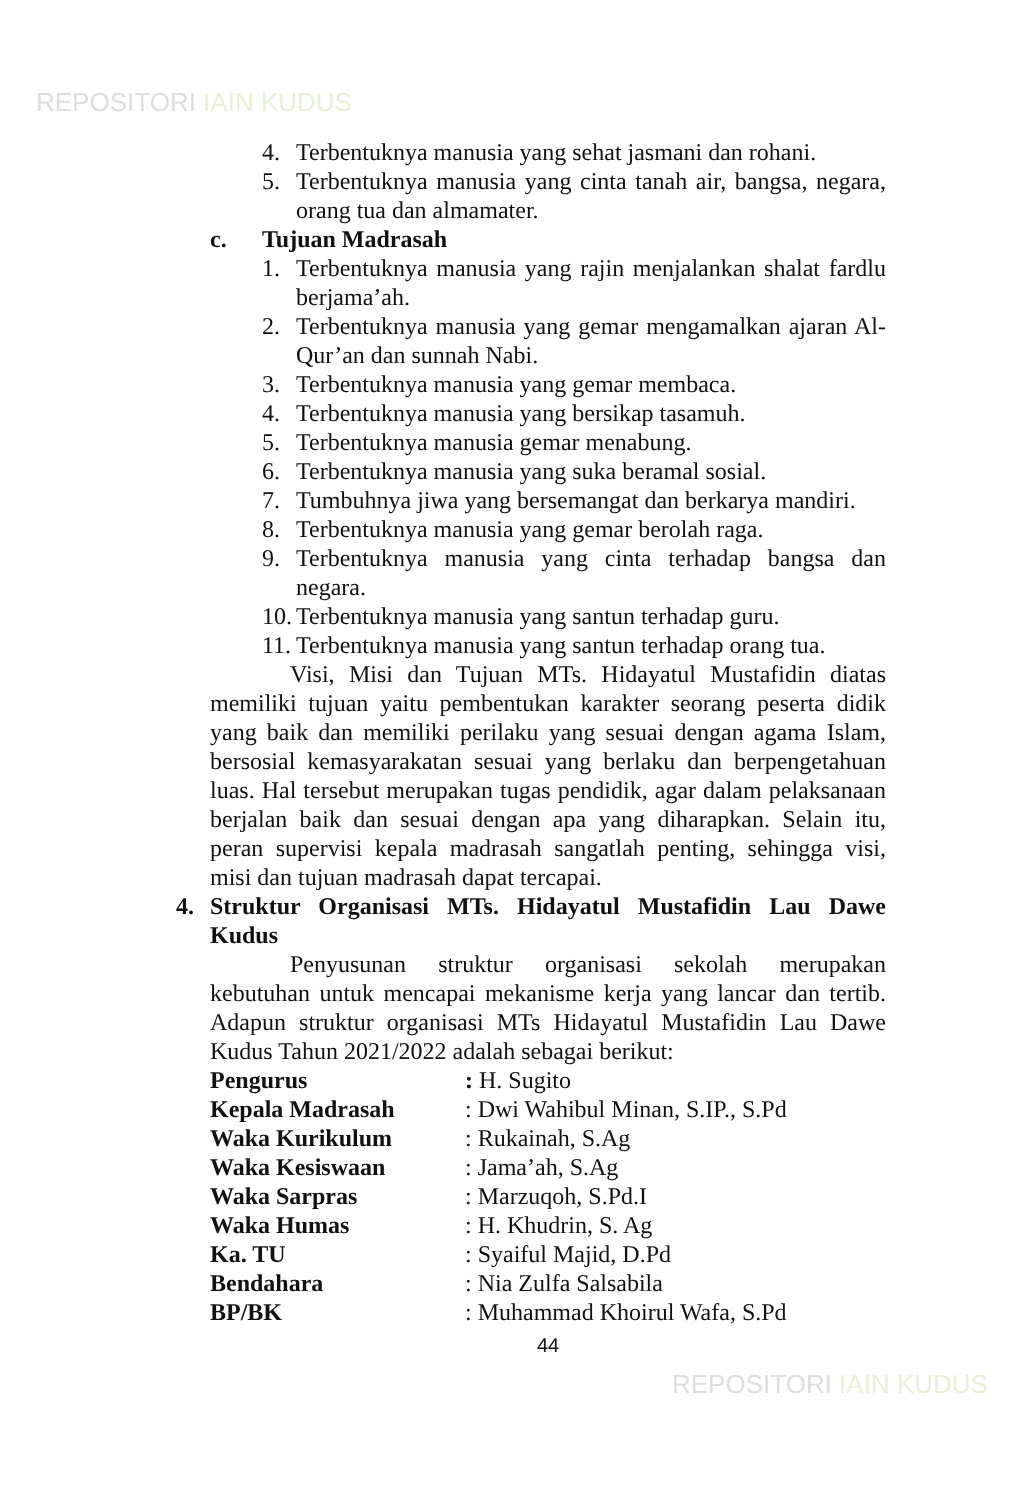REPOSITORI IAIN KUDUS
4. Terbentuknya manusia yang sehat jasmani dan rohani.
5. Terbentuknya manusia yang cinta tanah air, bangsa, negara, orang tua dan almamater.
c. Tujuan Madrasah
1. Terbentuknya manusia yang rajin menjalankan shalat fardlu berjama’ah.
2. Terbentuknya manusia yang gemar mengamalkan ajaran Al-Qur’an dan sunnah Nabi.
3. Terbentuknya manusia yang gemar membaca.
4. Terbentuknya manusia yang bersikap tasamuh.
5. Terbentuknya manusia gemar menabung.
6. Terbentuknya manusia yang suka beramal sosial.
7. Tumbuhnya jiwa yang bersemangat dan berkarya mandiri.
8. Terbentuknya manusia yang gemar berolah raga.
9. Terbentuknya manusia yang cinta terhadap bangsa dan negara.
10. Terbentuknya manusia yang santun terhadap guru.
11. Terbentuknya manusia yang santun terhadap orang tua.
Visi, Misi dan Tujuan MTs. Hidayatul Mustafidin diatas memiliki tujuan yaitu pembentukan karakter seorang peserta didik yang baik dan memiliki perilaku yang sesuai dengan agama Islam, bersosial kemasyarakatan sesuai yang berlaku dan berpengetahuan luas. Hal tersebut merupakan tugas pendidik, agar dalam pelaksanaan berjalan baik dan sesuai dengan apa yang diharapkan. Selain itu, peran supervisi kepala madrasah sangatlah penting, sehingga visi, misi dan tujuan madrasah dapat tercapai.
4. Struktur Organisasi MTs. Hidayatul Mustafidin Lau Dawe Kudus
Penyusunan struktur organisasi sekolah merupakan kebutuhan untuk mencapai mekanisme kerja yang lancar dan tertib. Adapun struktur organisasi MTs Hidayatul Mustafidin Lau Dawe Kudus Tahun 2021/2022 adalah sebagai berikut:
| Pengurus | : H. Sugito |
| Kepala Madrasah | : Dwi Wahibul Minan, S.IP., S.Pd |
| Waka Kurikulum | : Rukainah, S.Ag |
| Waka Kesiswaan | : Jama’ah, S.Ag |
| Waka Sarpras | : Marzuqoh, S.Pd.I |
| Waka Humas | : H. Khudrin, S. Ag |
| Ka. TU | : Syaiful Majid, D.Pd |
| Bendahara | : Nia Zulfa Salsabila |
| BP/BK | : Muhammad Khoirul Wafa, S.Pd |
44
REPOSITORI IAIN KUDUS